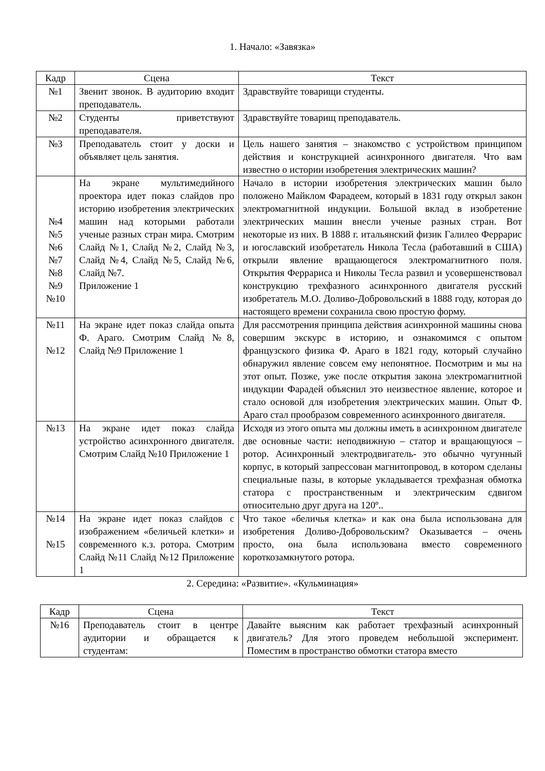1. Начало: «Завязка»
| Кадр | Сцена | Текст |
| --- | --- | --- |
| №1 | Звенит звонок. В аудиторию входит преподаватель. | Здравствуйте товарищи студенты. |
| №2 | Студенты приветствуют преподавателя. | Здравствуйте товарищ преподаватель. |
| №3 | Преподаватель стоит у доски и объявляет цель занятия. | Цель нашего занятия – знакомство с устройством принципом действия и конструкцией асинхронного двигателя. Что вам известно о истории изобретения электрических машин? |
| №4 №5 №6 №7 №8 №9 №10 | На экране мультимедийного проектора идет показ слайдов про историю изобретения электрических машин над которыми работали ученые разных стран мира. Смотрим Слайд №1, Слайд №2, Слайд №3, Слайд №4, Слайд №5, Слайд №6, Слайд №7. Приложение 1 | Начало в истории изобретения электрических машин было положено Майклом Фарадеем, который в 1831 году открыл закон электромагнитной индукции. Большой вклад в изобретение электрических машин внесли ученые разных стран. Вот некоторые из них. В 1888 г. итальянский физик Галилео Феррарис и югославский изобретатель Никола Тесла (работавший в США) открыли явление вращающегося электромагнитного поля. Открытия Феррариса и Николы Тесла развил и усовершенствовал конструкцию трехфазного асинхронного двигателя русский изобретатель М.О. Доливо-Добровольский в 1888 году, которая до настоящего времени сохранила свою простую форму. |
| №11 №12 | На экране идет показ слайда опыта Ф. Араго. Смотрим Слайд №8, Слайд №9 Приложение 1 | Для рассмотрения принципа действия асинхронной машины снова совершим экскурс в историю, и ознакомимся с опытом французского физика Ф. Араго в 1821 году, который случайно обнаружил явление совсем ему непонятное. Посмотрим и мы на этот опыт. Позже, уже после открытия закона электромагнитной индукции Фарадей объяснил это неизвестное явление, которое и стало основой для изобретения электрических машин. Опыт Ф. Араго стал прообразом современного асинхронного двигателя. |
| №13 | На экране идет показ слайда устройство асинхронного двигателя. Смотрим Слайд №10 Приложение 1 | Исходя из этого опыта мы должны иметь в асинхронном двигателе две основные части: неподвижную – статор и вращающуюся – ротор. Асинхронный электродвигатель- это обычно чугунный корпус, в который запрессован магнитопровод, в котором сделаны специальные пазы, в которые укладывается трехфазная обмотка статора с пространственным и электрическим сдвигом относительно друг друга на 120º.. |
| №14 №15 | На экране идет показ слайдов с изображением «беличьей клетки» и современного к.з. ротора. Смотрим Слайд №11 Слайд №12 Приложение 1 | Что такое «беличья клетка» и как она была использована для изобретения Доливо-Добровольским? Оказывается – очень просто, она была использована вместо современного короткозамкнутого ротора. |
2. Середина: «Развитие». «Кульминация»
| Кадр | Сцена | Текст |
| --- | --- | --- |
| №16 | Преподаватель стоит в центре аудитории и обращается к студентам: | Давайте выясним как работает трехфазный асинхронный двигатель? Для этого проведем небольшой эксперимент. Поместим в пространство обмотки статора вместо |